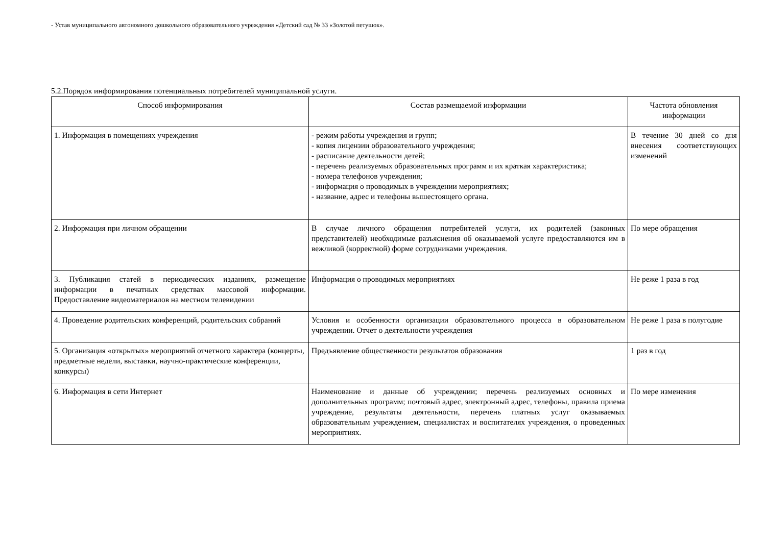- Устав муниципального автономного дошкольного образовательного учреждения «Детский сад № 33 «Золотой петушок».
5.2.Порядок информирования потенциальных потребителей муниципальной услуги.
| Способ информирования | Состав размещаемой информации | Частота обновления информации |
| --- | --- | --- |
| 1. Информация в помещениях учреждения | - режим работы учреждения и групп; - копия лицензии образовательного учреждения; - расписание деятельности детей; - перечень реализуемых образовательных программ и их краткая характеристика; - номера телефонов учреждения; - информация о проводимых в учреждении мероприятиях; - название, адрес и телефоны вышестоящего органа. | В течение 30 дней со дня внесения соответствующих изменений |
| 2. Информация при личном обращении | В случае личного обращения потребителей услуги, их родителей (законных представителей) необходимые разъяснения об оказываемой услуге предоставляются им в вежливой (корректной) форме сотрудниками учреждения. | По мере обращения |
| 3. Публикация статей в периодических изданиях, размещение информации в печатных средствах массовой информации. Предоставление видеоматериалов на местном телевидении | Информация о проводимых мероприятиях | Не реже 1 раза в год |
| 4. Проведение родительских конференций, родительских собраний | Условия и особенности организации образовательного процесса в образовательном учреждении. Отчет о деятельности учреждения | Не реже 1 раза в полугодие |
| 5. Организация «открытых» мероприятий отчетного характера (концерты, предметные недели, выставки, научно-практические конференции, конкурсы) | Предъявление общественности результатов образования | 1 раз в год |
| 6. Информация в сети Интернет | Наименование и данные об учреждении; перечень реализуемых основных и дополнительных программ; почтовый адрес, электронный адрес, телефоны, правила приема учреждение, результаты деятельности, перечень платных услуг оказываемых образовательным учреждением, специалистах и воспитателях учреждения, о проведенных мероприятиях. | По мере изменения |